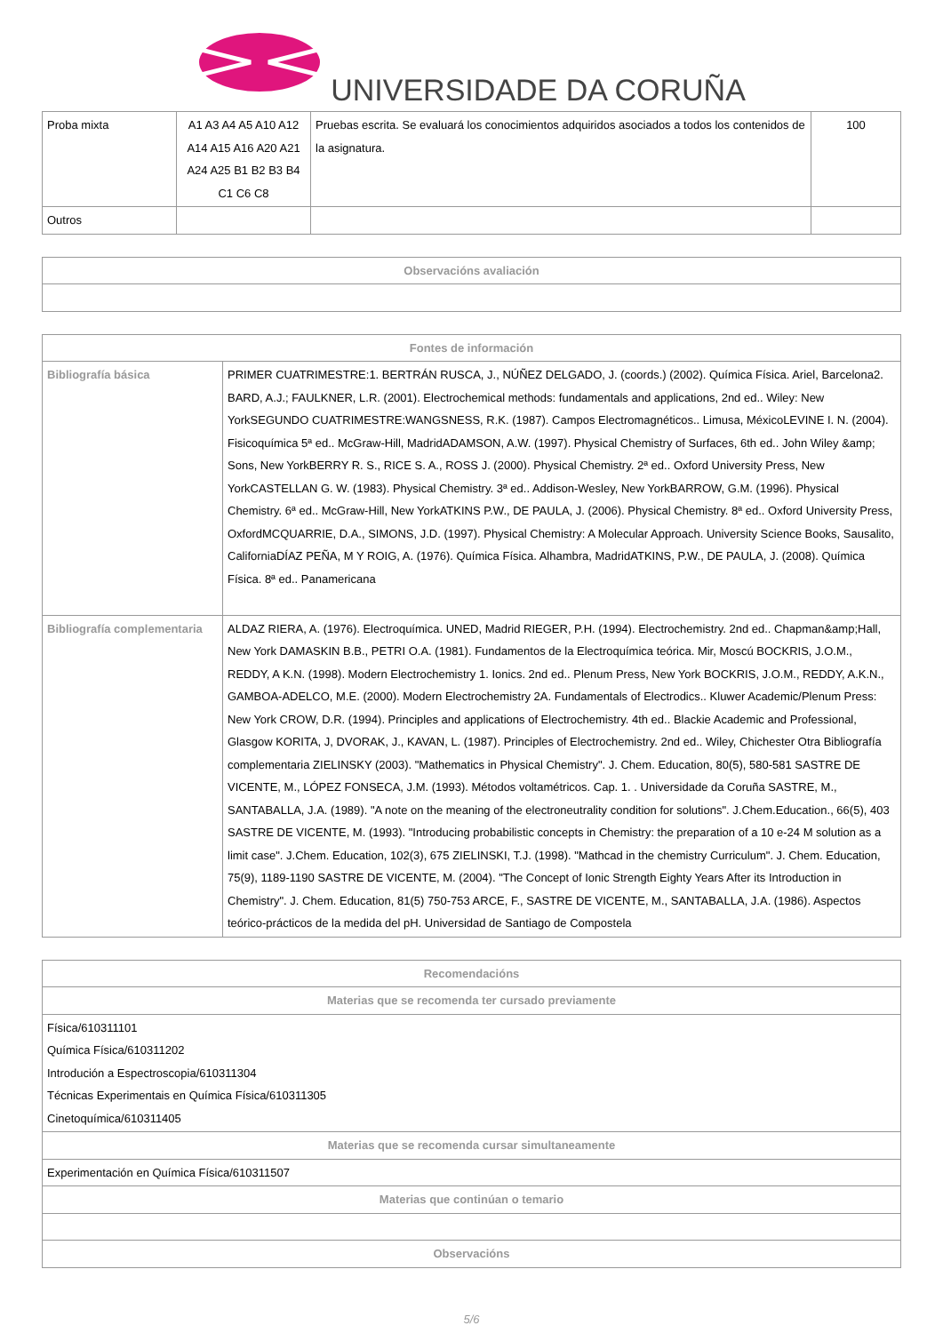UNIVERSIDADE DA CORUÑA
| Proba mixta | A1 A3 A4 A5 A10 A12 A14 A15 A16 A20 A21 A24 A25 B1 B2 B3 B4 C1 C6 C8 | Pruebas escrita. Se evaluará los conocimientos adquiridos asociados a todos los contenidos de la asignatura. | 100 |
| Outros | | | |
| Observacións avaliación |
| --- |
| Fontes de información | |
| --- | --- |
| Bibliografía básica | PRIMER CUATRIMESTRE:1. BERTRÁN RUSCA, J., NÚÑEZ DELGADO, J. (coords.) (2002). Química Física. Ariel, Barcelona2. BARD, A.J.; FAULKNER, L.R. (2001). Electrochemical methods: fundamentals and applications, 2nd ed.. Wiley: New YorkSEGUNDO CUATRIMESTRE:WANGSNESS, R.K. (1987). Campos Electromagnéticos.. Limusa, MéxicoLEVINE I. N. (2004). Fisicoquímica 5ª ed.. McGraw-Hill, MadridADAMSON, A.W. (1997). Physical Chemistry of Surfaces, 6th ed.. John Wiley &amp; Sons, New YorkBERRY R. S., RICE S. A., ROSS J. (2000). Physical Chemistry. 2ª ed.. Oxford University Press, New YorkCASTELLAN G. W. (1983). Physical Chemistry. 3ª ed.. Addison-Wesley, New YorkBARROW, G.M. (1996). Physical Chemistry. 6ª ed.. McGraw-Hill, New YorkATKINS P.W., DE PAULA, J. (2006). Physical Chemistry. 8ª ed.. Oxford University Press, OxfordMCQUARRIE, D.A., SIMONS, J.D. (1997). Physical Chemistry: A Molecular Approach. University Science Books, Sausalito, CaliforniaDÍAZ PEÑA, M Y ROIG, A. (1976). Química Física. Alhambra, MadridATKINS, P.W., DE PAULA, J. (2008). Química Física. 8ª ed.. Panamericana |
| Bibliografía complementaria | ALDAZ RIERA, A. (1976). Electroquímica. UNED, Madrid RIEGER, P.H. (1994). Electrochemistry. 2nd ed.. Chapman&amp;Hall, New York DAMASKIN B.B., PETRI O.A. (1981). Fundamentos de la Electroquímica teórica. Mir, Moscú BOCKRIS, J.O.M., REDDY, A K.N. (1998). Modern Electrochemistry 1. Ionics. 2nd ed.. Plenum Press, New York BOCKRIS, J.O.M., REDDY, A.K.N., GAMBOA-ADELCO, M.E. (2000). Modern Electrochemistry 2A. Fundamentals of Electrodics.. Kluwer Academic/Plenum Press: New York CROW, D.R. (1994). Principles and applications of Electrochemistry. 4th ed.. Blackie Academic and Professional, Glasgow KORITA, J, DVORAK, J., KAVAN, L. (1987). Principles of Electrochemistry. 2nd ed.. Wiley, Chichester Otra Bibliografía complementaria ZIELINSKY (2003). "Mathematics in Physical Chemistry". J. Chem. Education, 80(5), 580-581 SASTRE DE VICENTE, M., LÓPEZ FONSECA, J.M. (1993). Métodos voltamétricos. Cap. 1. . Universidade da Coruña SASTRE, M., SANTABALLA, J.A. (1989). "A note on the meaning of the electroneutrality condition for solutions". J.Chem.Education., 66(5), 403 SASTRE DE VICENTE, M. (1993). "Introducing probabilistic concepts in Chemistry: the preparation of a 10 e-24 M solution as a limit case". J.Chem. Education, 102(3), 675 ZIELINSKI, T.J. (1998). "Mathcad in the chemistry Curriculum". J. Chem. Education, 75(9), 1189-1190 SASTRE DE VICENTE, M. (2004). "The Concept of Ionic Strength Eighty Years After its Introduction in Chemistry". J. Chem. Education, 81(5) 750-753 ARCE, F., SASTRE DE VICENTE, M., SANTABALLA, J.A. (1986). Aspectos teórico-prácticos de la medida del pH. Universidad de Santiago de Compostela |
| Recomendacións |
| --- |
| Materias que se recomenda ter cursado previamente |
| Física/610311101 Química Física/610311202 Introdución a Espectroscopia/610311304 Técnicas Experimentais en Química Física/610311305 Cinetoquímica/610311405 |
| Materias que se recomenda cursar simultaneamente |
| Experimentación en Química Física/610311507 |
| Materias que continúan o temario |
| Observacións |
5/6